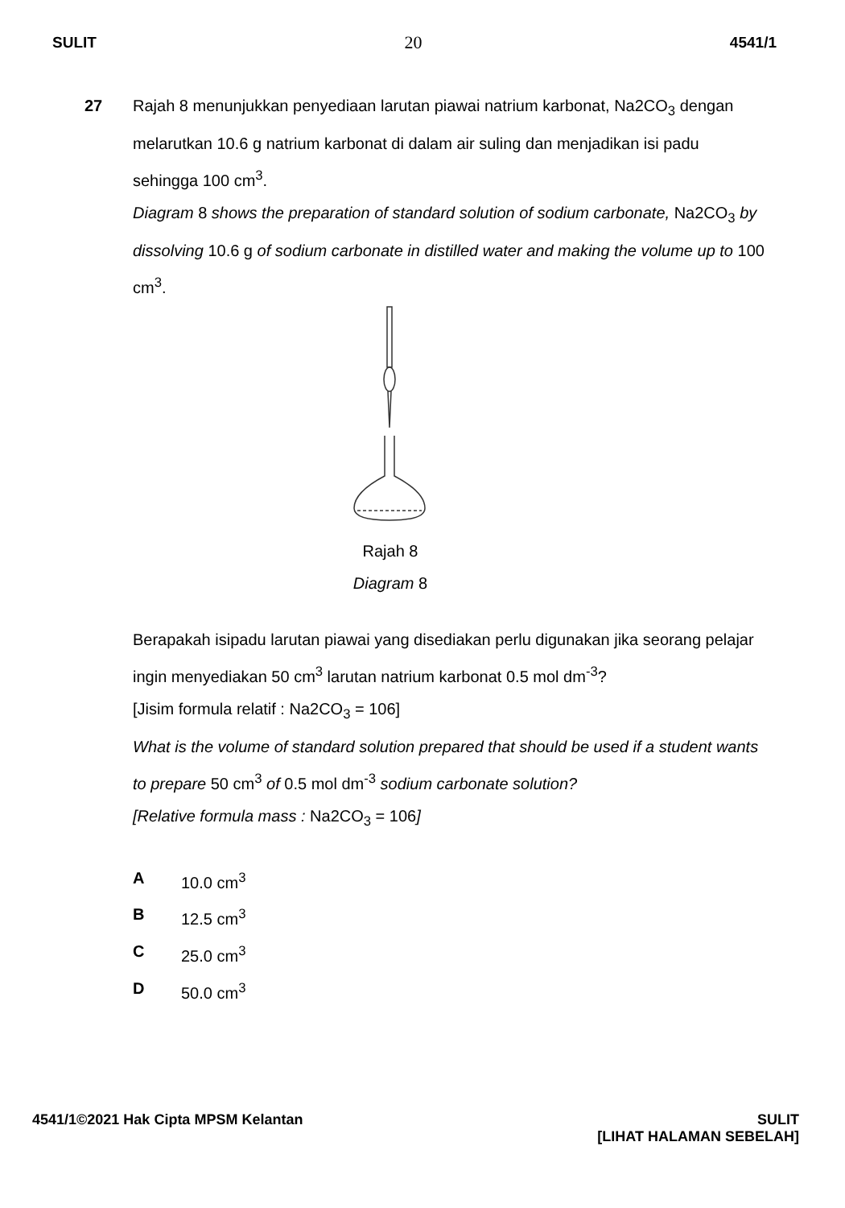SULIT 20 4541/1
27 Rajah 8 menunjukkan penyediaan larutan piawai natrium karbonat, Na2CO<sub>3</sub> dengan melarutkan 10.6 g natrium karbonat di dalam air suling dan menjadikan isi padu sehingga 100 cm<sup>3</sup>.
Diagram 8 shows the preparation of standard solution of sodium carbonate, Na2CO<sub>3</sub> by dissolving 10.6 g of sodium carbonate in distilled water and making the volume up to 100 cm<sup>3</sup>.
Rajah 8
Diagram 8
Berapakah isipadu larutan piawai yang disediakan perlu digunakan jika seorang pelajar ingin menyediakan 50 cm<sup>3</sup> larutan natrium karbonat 0.5 mol dm<sup>-3</sup>?
[Jisim formula relatif : Na2CO<sub>3</sub> = 106]
What is the volume of standard solution prepared that should be used if a student wants to prepare 50 cm<sup>3</sup> of 0.5 mol dm<sup>-3</sup> sodium carbonate solution?
[Relative formula mass : Na2CO<sub>3</sub> = 106]
A 10.0 cm<sup>3</sup>
B 12.5 cm<sup>3</sup>
C 25.0 cm<sup>3</sup>
D 50.0 cm<sup>3</sup>
4541/1©2021 Hak Cipta MPSM Kelantan SULIT
[LIHAT HALAMAN SEBELAH]